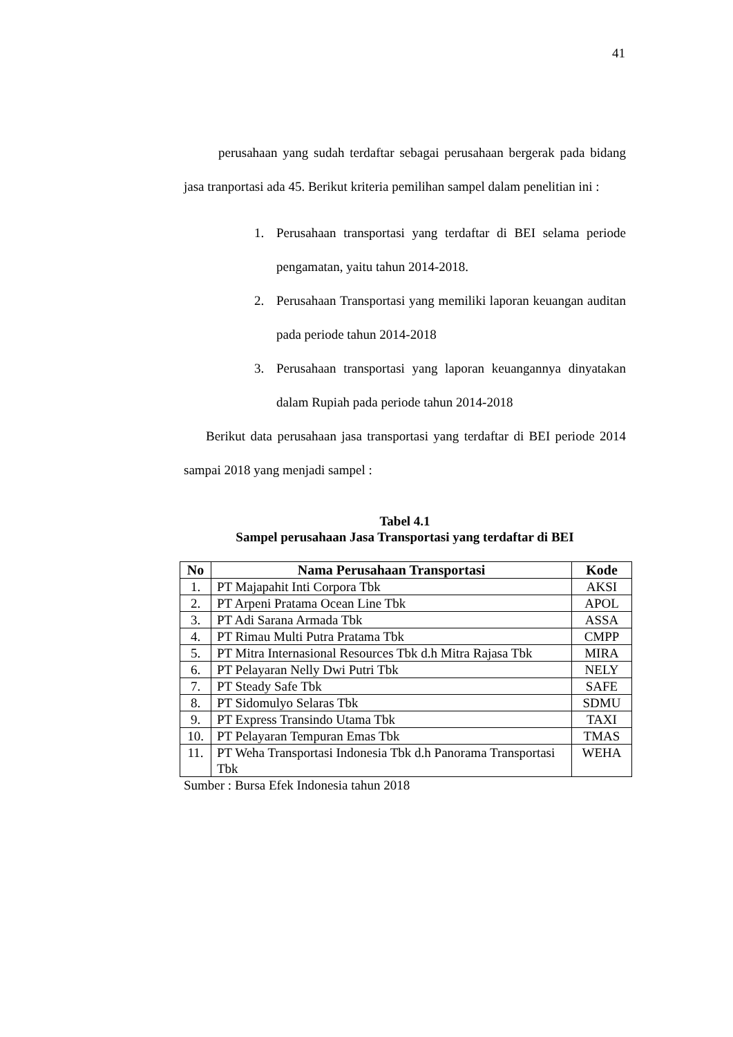41
perusahaan yang sudah terdaftar sebagai perusahaan bergerak pada bidang jasa tranportasi ada 45. Berikut kriteria pemilihan sampel dalam penelitian ini :
1. Perusahaan transportasi yang terdaftar di BEI selama periode pengamatan, yaitu tahun 2014-2018.
2. Perusahaan Transportasi yang memiliki laporan keuangan auditan pada periode tahun 2014-2018
3. Perusahaan transportasi yang laporan keuangannya dinyatakan dalam Rupiah pada periode tahun 2014-2018
Berikut data perusahaan jasa transportasi yang terdaftar di BEI periode 2014 sampai 2018 yang menjadi sampel :
Tabel 4.1
Sampel perusahaan Jasa Transportasi yang terdaftar di BEI
| No | Nama Perusahaan Transportasi | Kode |
| --- | --- | --- |
| 1. | PT Majapahit Inti Corpora Tbk | AKSI |
| 2. | PT Arpeni Pratama Ocean Line Tbk | APOL |
| 3. | PT Adi Sarana Armada Tbk | ASSA |
| 4. | PT Rimau Multi Putra Pratama Tbk | CMPP |
| 5. | PT Mitra Internasional Resources Tbk d.h Mitra Rajasa Tbk | MIRA |
| 6. | PT Pelayaran Nelly Dwi Putri Tbk | NELY |
| 7. | PT Steady Safe Tbk | SAFE |
| 8. | PT Sidomulyo Selaras Tbk | SDMU |
| 9. | PT Express Transindo Utama Tbk | TAXI |
| 10. | PT Pelayaran Tempuran Emas Tbk | TMAS |
| 11. | PT Weha Transportasi Indonesia Tbk d.h Panorama Transportasi Tbk | WEHA |
Sumber : Bursa Efek Indonesia tahun 2018